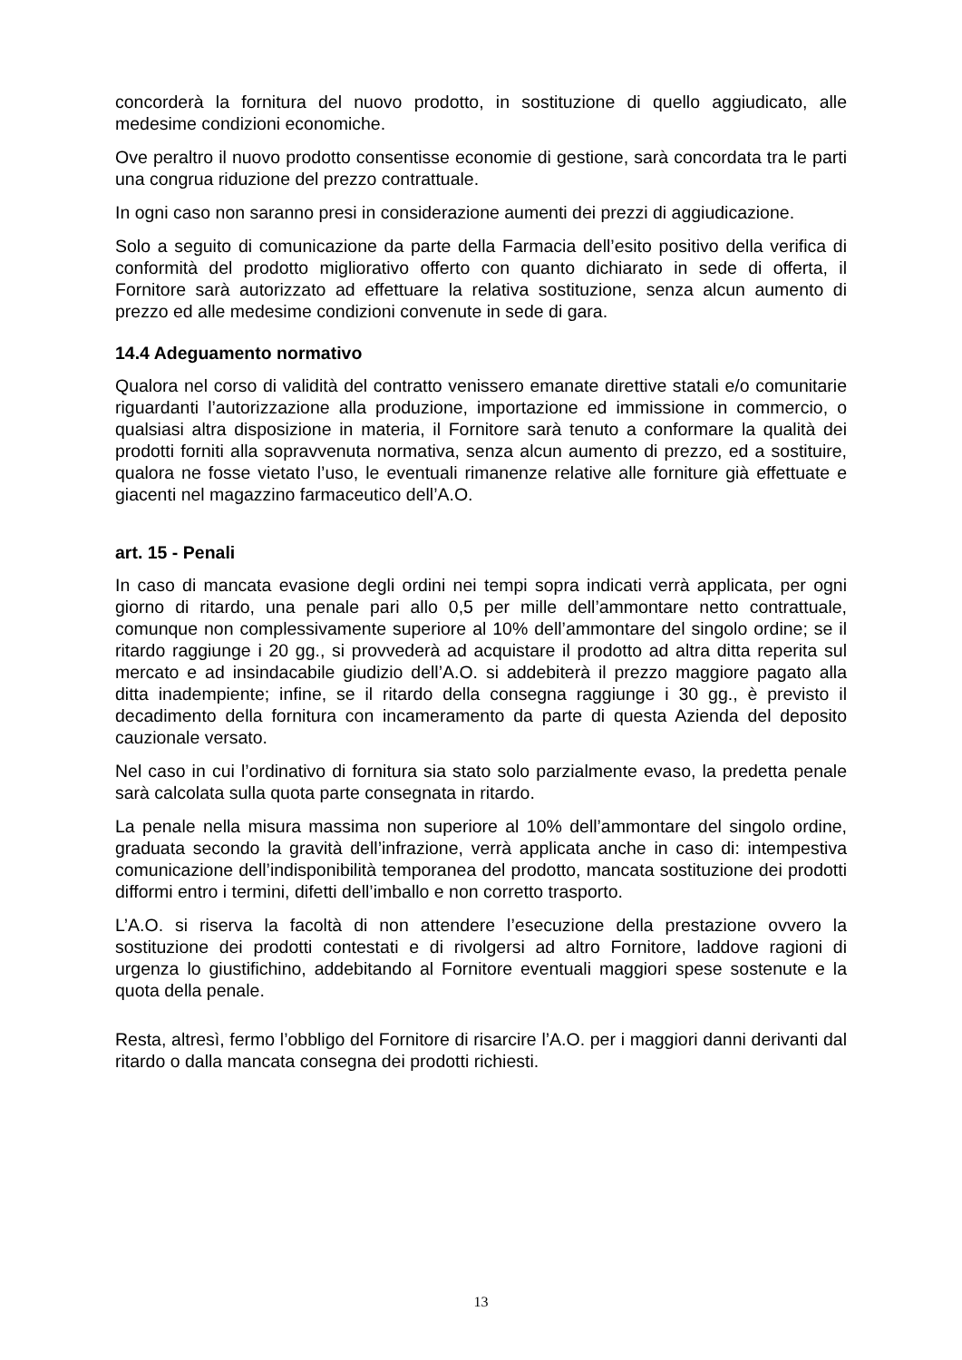concorderà la fornitura del nuovo prodotto, in sostituzione di quello aggiudicato, alle medesime condizioni economiche.
Ove peraltro il nuovo prodotto consentisse economie di gestione, sarà concordata tra le parti una congrua riduzione del prezzo contrattuale.
In ogni caso non saranno presi in considerazione aumenti dei prezzi di aggiudicazione.
Solo a seguito di comunicazione da parte della Farmacia dell’esito positivo della verifica di conformità del prodotto migliorativo offerto con quanto dichiarato in sede di offerta, il Fornitore sarà autorizzato ad effettuare la relativa sostituzione, senza alcun aumento di prezzo ed alle medesime condizioni convenute in sede di gara.
14.4 Adeguamento normativo
Qualora nel corso di validità del contratto venissero emanate direttive statali e/o comunitarie riguardanti l’autorizzazione alla produzione, importazione ed immissione in commercio, o qualsiasi altra disposizione in materia, il Fornitore sarà tenuto a conformare la qualità dei prodotti forniti alla sopravvenuta normativa, senza alcun aumento di prezzo, ed a sostituire, qualora ne fosse vietato l’uso, le eventuali rimanenze relative alle forniture già effettuate e giacenti nel magazzino farmaceutico dell’A.O.
art. 15 - Penali
In caso di mancata evasione degli ordini nei tempi sopra indicati verrà applicata, per ogni giorno di ritardo, una penale pari allo 0,5 per mille dell’ammontare netto contrattuale, comunque non complessivamente superiore al 10% dell’ammontare del singolo ordine; se il ritardo raggiunge i 20 gg., si provvederà ad acquistare il prodotto ad altra ditta reperita sul mercato e ad insindacabile giudizio dell’A.O. si addebiterà il prezzo maggiore pagato alla ditta inadempiente; infine, se il ritardo della consegna raggiunge i 30 gg., è previsto il decadimento della fornitura con incameramento da parte di questa Azienda del deposito cauzionale versato.
Nel caso in cui l’ordinativo di fornitura sia stato solo parzialmente evaso, la predetta penale sarà calcolata sulla quota parte consegnata in ritardo.
La penale nella misura massima non superiore al 10% dell’ammontare del singolo ordine, graduata secondo la gravità dell’infrazione, verrà applicata anche in caso di: intempestiva comunicazione dell’indisponibilità temporanea del prodotto, mancata sostituzione dei prodotti difformi entro i termini, difetti dell’imballo e non corretto trasporto.
L’A.O. si riserva la facoltà di non attendere l’esecuzione della prestazione ovvero la sostituzione dei prodotti contestati e di rivolgersi ad altro Fornitore, laddove ragioni di urgenza lo giustifichino, addebitando al Fornitore eventuali maggiori spese sostenute e la quota della penale.
Resta, altresì, fermo l’obbligo del Fornitore di risarcire l’A.O. per i maggiori danni derivanti dal ritardo o dalla mancata consegna dei prodotti richiesti.
13